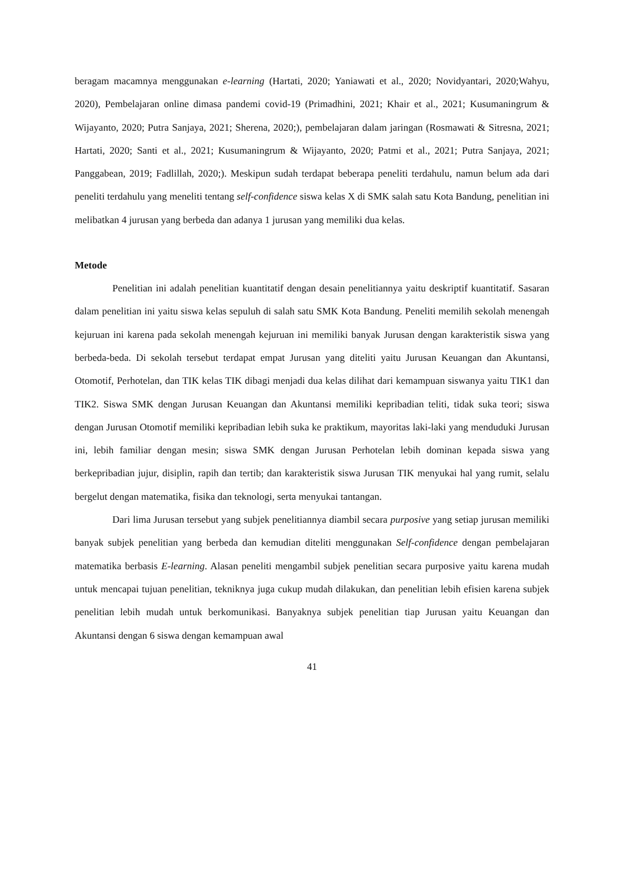beragam macamnya menggunakan e-learning (Hartati, 2020; Yaniawati et al., 2020; Novidyantari, 2020;Wahyu, 2020), Pembelajaran online dimasa pandemi covid-19 (Primadhini, 2021; Khair et al., 2021; Kusumaningrum & Wijayanto, 2020; Putra Sanjaya, 2021; Sherena, 2020;), pembelajaran dalam jaringan (Rosmawati & Sitresna, 2021; Hartati, 2020; Santi et al., 2021; Kusumaningrum & Wijayanto, 2020; Patmi et al., 2021; Putra Sanjaya, 2021; Panggabean, 2019; Fadlillah, 2020;). Meskipun sudah terdapat beberapa peneliti terdahulu, namun belum ada dari peneliti terdahulu yang meneliti tentang self-confidence siswa kelas X di SMK salah satu Kota Bandung, penelitian ini melibatkan 4 jurusan yang berbeda dan adanya 1 jurusan yang memiliki dua kelas.
Metode
Penelitian ini adalah penelitian kuantitatif dengan desain penelitiannya yaitu deskriptif kuantitatif. Sasaran dalam penelitian ini yaitu siswa kelas sepuluh di salah satu SMK Kota Bandung. Peneliti memilih sekolah menengah kejuruan ini karena pada sekolah menengah kejuruan ini memiliki banyak Jurusan dengan karakteristik siswa yang berbeda-beda. Di sekolah tersebut terdapat empat Jurusan yang diteliti yaitu Jurusan Keuangan dan Akuntansi, Otomotif, Perhotelan, dan TIK kelas TIK dibagi menjadi dua kelas dilihat dari kemampuan siswanya yaitu TIK1 dan TIK2. Siswa SMK dengan Jurusan Keuangan dan Akuntansi memiliki kepribadian teliti, tidak suka teori; siswa dengan Jurusan Otomotif memiliki kepribadian lebih suka ke praktikum, mayoritas laki-laki yang menduduki Jurusan ini, lebih familiar dengan mesin; siswa SMK dengan Jurusan Perhotelan lebih dominan kepada siswa yang berkepribadian jujur, disiplin, rapih dan tertib; dan karakteristik siswa Jurusan TIK menyukai hal yang rumit, selalu bergelut dengan matematika, fisika dan teknologi, serta menyukai tantangan.
Dari lima Jurusan tersebut yang subjek penelitiannya diambil secara purposive yang setiap jurusan memiliki banyak subjek penelitian yang berbeda dan kemudian diteliti menggunakan Self-confidence dengan pembelajaran matematika berbasis E-learning. Alasan peneliti mengambil subjek penelitian secara purposive yaitu karena mudah untuk mencapai tujuan penelitian, tekniknya juga cukup mudah dilakukan, dan penelitian lebih efisien karena subjek penelitian lebih mudah untuk berkomunikasi. Banyaknya subjek penelitian tiap Jurusan yaitu Keuangan dan Akuntansi dengan 6 siswa dengan kemampuan awal
41